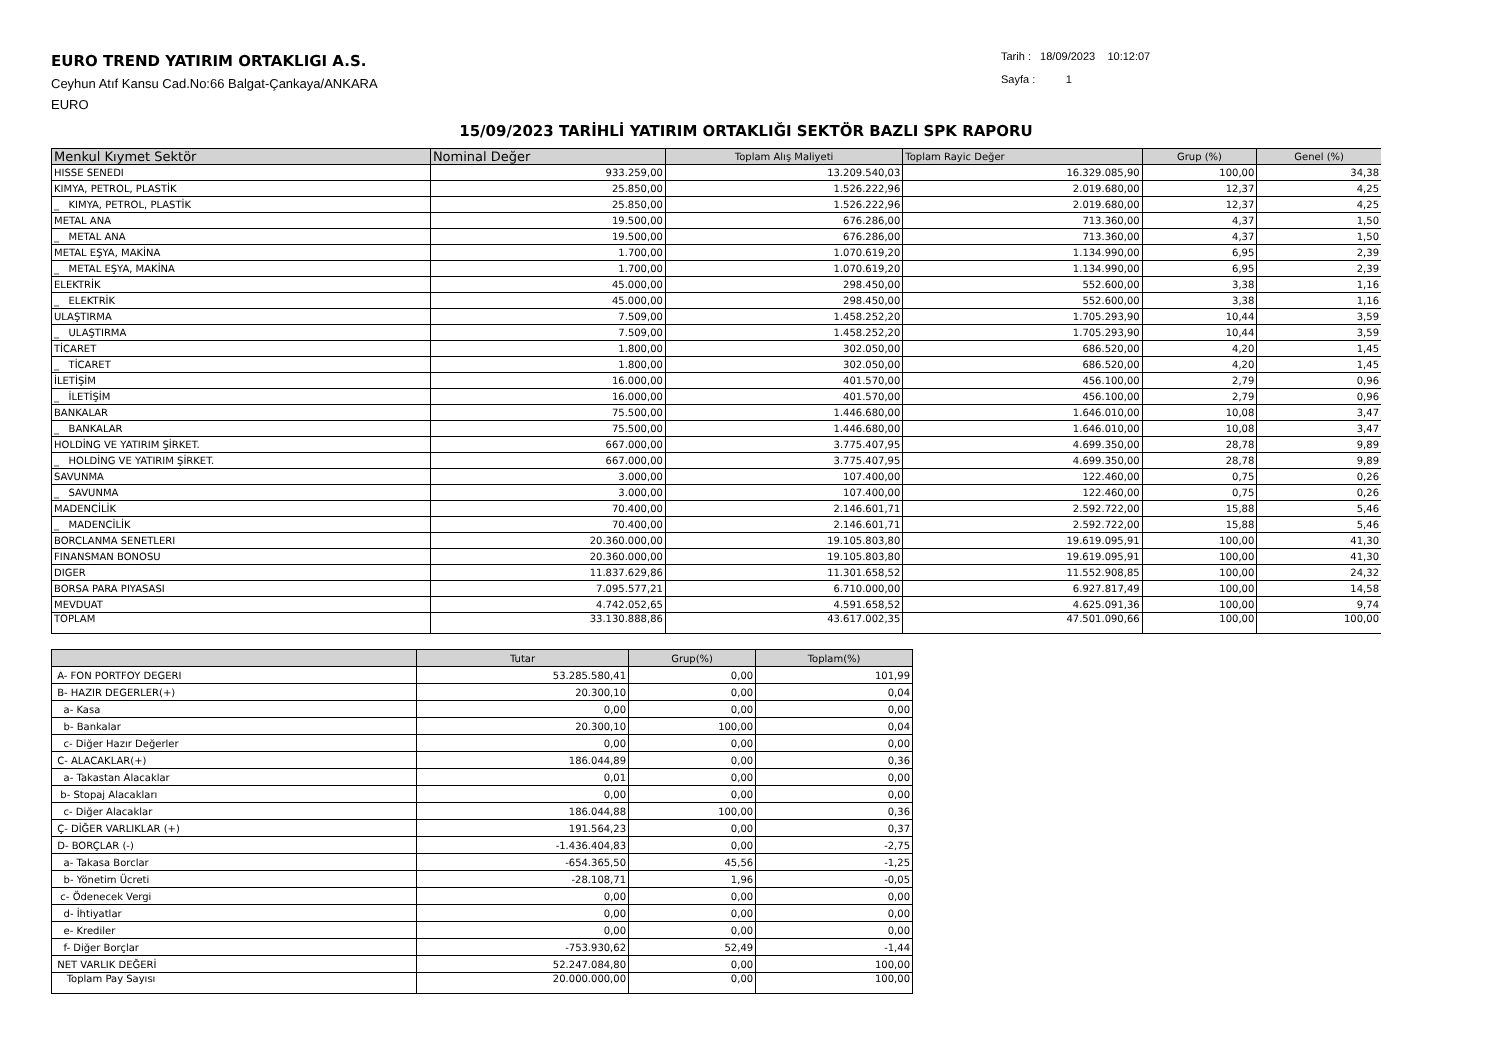EURO TREND YATIRIM ORTAKLIGI A.S.
Ceyhun Atıf Kansu Cad.No:66 Balgat-Çankaya/ANKARA
EURO
Tarih : 18/09/2023 10:12:07
Sayfa : 1
15/09/2023 TARİHLİ YATIRIM ORTAKLIĞI SEKTÖR BAZLI SPK RAPORU
| Menkul Kıymet Sektör | Nominal Değer | Toplam Alış Maliyeti | Toplam Rayic Değer | Grup (%) | Genel (%) |
| --- | --- | --- | --- | --- | --- |
| HISSE SENEDI | 933.259,00 | 13.209.540,03 | 16.329.085,90 | 100,00 | 34,38 |
| KIMYA, PETROL, PLASTİK | 25.850,00 | 1.526.222,96 | 2.019.680,00 | 12,37 | 4,25 |
| _ KIMYA, PETROL, PLASTİK | 25.850,00 | 1.526.222,96 | 2.019.680,00 | 12,37 | 4,25 |
| METAL ANA | 19.500,00 | 676.286,00 | 713.360,00 | 4,37 | 1,50 |
| _ METAL ANA | 19.500,00 | 676.286,00 | 713.360,00 | 4,37 | 1,50 |
| METAL EŞYA, MAKİNA | 1.700,00 | 1.070.619,20 | 1.134.990,00 | 6,95 | 2,39 |
| _ METAL EŞYA, MAKİNA | 1.700,00 | 1.070.619,20 | 1.134.990,00 | 6,95 | 2,39 |
| ELEKTRİK | 45.000,00 | 298.450,00 | 552.600,00 | 3,38 | 1,16 |
| _ ELEKTRİK | 45.000,00 | 298.450,00 | 552.600,00 | 3,38 | 1,16 |
| ULAŞTIRMA | 7.509,00 | 1.458.252,20 | 1.705.293,90 | 10,44 | 3,59 |
| _ ULAŞTIRMA | 7.509,00 | 1.458.252,20 | 1.705.293,90 | 10,44 | 3,59 |
| TİCARET | 1.800,00 | 302.050,00 | 686.520,00 | 4,20 | 1,45 |
| _ TİCARET | 1.800,00 | 302.050,00 | 686.520,00 | 4,20 | 1,45 |
| İLETİŞİM | 16.000,00 | 401.570,00 | 456.100,00 | 2,79 | 0,96 |
| _ İLETİŞİM | 16.000,00 | 401.570,00 | 456.100,00 | 2,79 | 0,96 |
| BANKALAR | 75.500,00 | 1.446.680,00 | 1.646.010,00 | 10,08 | 3,47 |
| _ BANKALAR | 75.500,00 | 1.446.680,00 | 1.646.010,00 | 10,08 | 3,47 |
| HOLDİNG VE YATIRIM ŞİRKET. | 667.000,00 | 3.775.407,95 | 4.699.350,00 | 28,78 | 9,89 |
| _ HOLDİNG VE YATIRIM ŞİRKET. | 667.000,00 | 3.775.407,95 | 4.699.350,00 | 28,78 | 9,89 |
| SAVUNMA | 3.000,00 | 107.400,00 | 122.460,00 | 0,75 | 0,26 |
| _ SAVUNMA | 3.000,00 | 107.400,00 | 122.460,00 | 0,75 | 0,26 |
| MADENCİLİK | 70.400,00 | 2.146.601,71 | 2.592.722,00 | 15,88 | 5,46 |
| _ MADENCİLİK | 70.400,00 | 2.146.601,71 | 2.592.722,00 | 15,88 | 5,46 |
| BORCLANMA SENETLERI | 20.360.000,00 | 19.105.803,80 | 19.619.095,91 | 100,00 | 41,30 |
| FINANSMAN BONOSU | 20.360.000,00 | 19.105.803,80 | 19.619.095,91 | 100,00 | 41,30 |
| DIGER | 11.837.629,86 | 11.301.658,52 | 11.552.908,85 | 100,00 | 24,32 |
| BORSA PARA PIYASASI | 7.095.577,21 | 6.710.000,00 | 6.927.817,49 | 100,00 | 14,58 |
| MEVDUAT | 4.742.052,65 | 4.591.658,52 | 4.625.091,36 | 100,00 | 9,74 |
| TOPLAM | 33.130.888,86 | 43.617.002,35 | 47.501.090,66 | 100,00 | 100,00 |
| | Tutar | Grup(%) | Toplam(%) |
| --- | --- | --- | --- |
| A- FON PORTFOY DEGERI | 53.285.580,41 | 0,00 | 101,99 |
| B- HAZIR DEGERLER(+) | 20.300,10 | 0,00 | 0,04 |
| a- Kasa | 0,00 | 0,00 | 0,00 |
| b- Bankalar | 20.300,10 | 100,00 | 0,04 |
| c- Diğer Hazır Değerler | 0,00 | 0,00 | 0,00 |
| C- ALACAKLAR(+) | 186.044,89 | 0,00 | 0,36 |
| a- Takastan Alacaklar | 0,01 | 0,00 | 0,00 |
| b- Stopaj Alacakları | 0,00 | 0,00 | 0,00 |
| c- Diğer Alacaklar | 186.044,88 | 100,00 | 0,36 |
| Ç- DİĞER VARLIKLAR (+) | 191.564,23 | 0,00 | 0,37 |
| D- BORÇLAR (-) | -1.436.404,83 | 0,00 | -2,75 |
| a- Takasa Borclar | -654.365,50 | 45,56 | -1,25 |
| b- Yönetim Ücreti | -28.108,71 | 1,96 | -0,05 |
| c- Ödenecek Vergi | 0,00 | 0,00 | 0,00 |
| d- İhtiyatlar | 0,00 | 0,00 | 0,00 |
| e- Krediler | 0,00 | 0,00 | 0,00 |
| f- Diğer Borçlar | -753.930,62 | 52,49 | -1,44 |
| NET VARLIK DEĞERİ | 52.247.084,80 | 0,00 | 100,00 |
| Toplam Pay Sayısı | 20.000.000,00 | 0,00 | 100,00 |